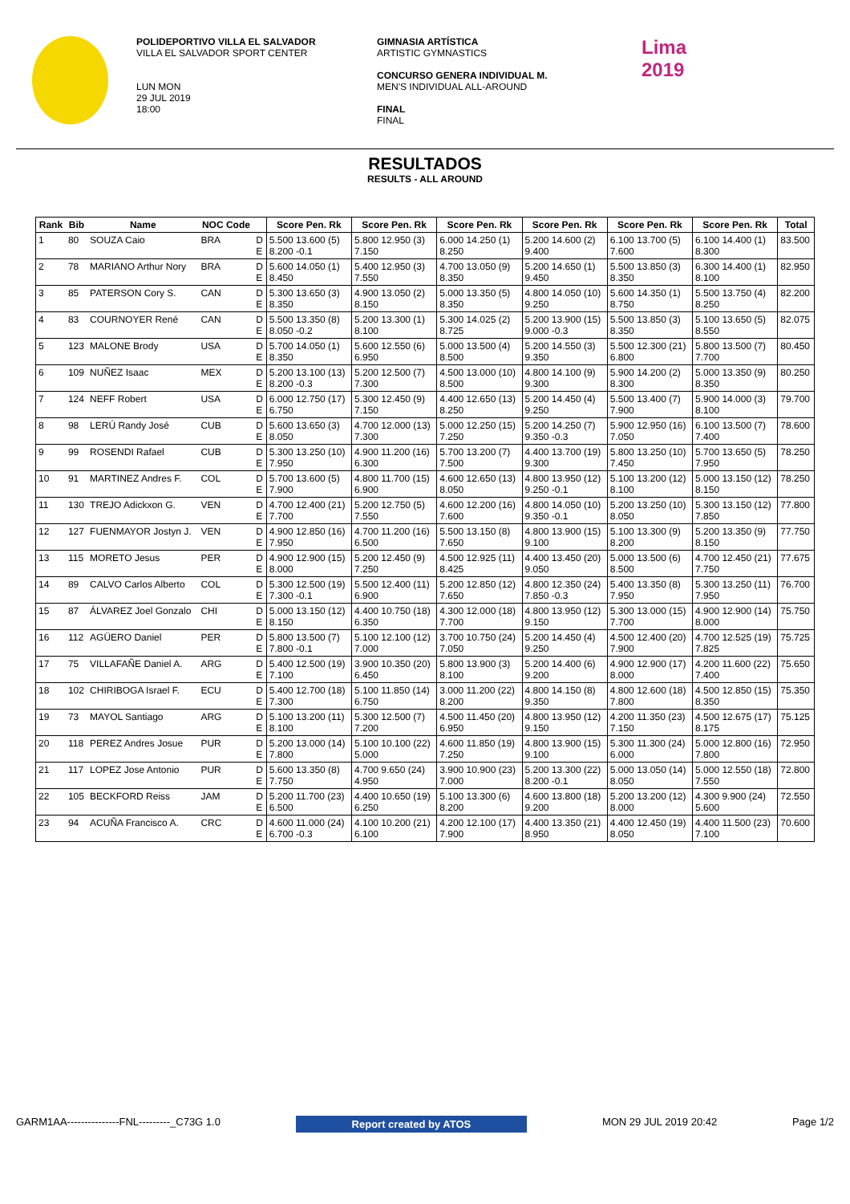POLIDEPORTIVO VILLA EL SALVADOR
VILLA EL SALVADOR SPORT CENTER
LUN MON
29 JUL 2019
18:00
GIMNASIA ARTÍSTICA
ARTISTIC GYMNASTICS
CONCURSO GENERA INDIVIDUAL M.
MEN'S INDIVIDUAL ALL-AROUND
FINAL
FINAL
Lima
2019
RESULTADOS
RESULTS - ALL AROUND
| Rank | Bib | Name | NOC Code | | Score Pen. Rk | Score Pen. Rk | Score Pen. Rk | Score Pen. Rk | Score Pen. Rk | Score Pen. Rk | Total |
| --- | --- | --- | --- | --- | --- | --- | --- | --- | --- | --- | --- |
| 1 | 80 | SOUZA Caio | BRA | D E | 5.500 13.600 (5) 8.200 -0.1 | 5.800 12.950 (3) 7.150 | 6.000 14.250 (1) 8.250 | 5.200 14.600 (2) 9.400 | 6.100 13.700 (5) 7.600 | 6.100 14.400 (1) 8.300 | 83.500 |
| 2 | 78 | MARIANO Arthur Nory | BRA | D E | 5.600 14.050 (1) 8.450 | 5.400 12.950 (3) 7.550 | 4.700 13.050 (9) 8.350 | 5.200 14.650 (1) 9.450 | 5.500 13.850 (3) 8.350 | 6.300 14.400 (1) 8.100 | 82.950 |
| 3 | 85 | PATERSON Cory S. | CAN | D E | 5.300 13.650 (3) 8.350 | 4.900 13.050 (2) 8.150 | 5.000 13.350 (5) 8.350 | 4.800 14.050 (10) 9.250 | 5.600 14.350 (1) 8.750 | 5.500 13.750 (4) 8.250 | 82.200 |
| 4 | 83 | COURNOYER René | CAN | D E | 5.500 13.350 (8) 8.050 -0.2 | 5.200 13.300 (1) 8.100 | 5.300 14.025 (2) 8.725 | 5.200 13.900 (15) 9.000 -0.3 | 5.500 13.850 (3) 8.350 | 5.100 13.650 (5) 8.550 | 82.075 |
| 5 | 123 | MALONE Brody | USA | D E | 5.700 14.050 (1) 8.350 | 5.600 12.550 (6) 6.950 | 5.000 13.500 (4) 8.500 | 5.200 14.550 (3) 9.350 | 5.500 12.300 (21) 6.800 | 5.800 13.500 (7) 7.700 | 80.450 |
| 6 | 109 | NUÑEZ Isaac | MEX | D E | 5.200 13.100 (13) 8.200 -0.3 | 5.200 12.500 (7) 7.300 | 4.500 13.000 (10) 8.500 | 4.800 14.100 (9) 9.300 | 5.900 14.200 (2) 8.300 | 5.000 13.350 (9) 8.350 | 80.250 |
| 7 | 124 | NEFF Robert | USA | D E | 6.000 12.750 (17) 6.750 | 5.300 12.450 (9) 7.150 | 4.400 12.650 (13) 8.250 | 5.200 14.450 (4) 9.250 | 5.500 13.400 (7) 7.900 | 5.900 14.000 (3) 8.100 | 79.700 |
| 8 | 98 | LERÚ Randy José | CUB | D E | 5.600 13.650 (3) 8.050 | 4.700 12.000 (13) 7.300 | 5.000 12.250 (15) 7.250 | 5.200 14.250 (7) 9.350 -0.3 | 5.900 12.950 (16) 7.050 | 6.100 13.500 (7) 7.400 | 78.600 |
| 9 | 99 | ROSENDI Rafael | CUB | D E | 5.300 13.250 (10) 7.950 | 4.900 11.200 (16) 6.300 | 5.700 13.200 (7) 7.500 | 4.400 13.700 (19) 9.300 | 5.800 13.250 (10) 7.450 | 5.700 13.650 (5) 7.950 | 78.250 |
| 10 | 91 | MARTINEZ Andres F. | COL | D E | 5.700 13.600 (5) 7.900 | 4.800 11.700 (15) 6.900 | 4.600 12.650 (13) 8.050 | 4.800 13.950 (12) 9.250 -0.1 | 5.100 13.200 (12) 8.100 | 5.000 13.150 (12) 8.150 | 78.250 |
| 11 | 130 | TREJO Adickxon G. | VEN | D E | 4.700 12.400 (21) 7.700 | 5.200 12.750 (5) 7.550 | 4.600 12.200 (16) 7.600 | 4.800 14.050 (10) 9.350 -0.1 | 5.200 13.250 (10) 8.050 | 5.300 13.150 (12) 7.850 | 77.800 |
| 12 | 127 | FUENMAYOR Jostyn J. | VEN | D E | 4.900 12.850 (16) 7.950 | 4.700 11.200 (16) 6.500 | 5.500 13.150 (8) 7.650 | 4.800 13.900 (15) 9.100 | 5.100 13.300 (9) 8.200 | 5.200 13.350 (9) 8.150 | 77.750 |
| 13 | 115 | MORETO Jesus | PER | D E | 4.900 12.900 (15) 8.000 | 5.200 12.450 (9) 7.250 | 4.500 12.925 (11) 8.425 | 4.400 13.450 (20) 9.050 | 5.000 13.500 (6) 8.500 | 4.700 12.450 (21) 7.750 | 77.675 |
| 14 | 89 | CALVO Carlos Alberto | COL | D E | 5.300 12.500 (19) 7.300 -0.1 | 5.500 12.400 (11) 6.900 | 5.200 12.850 (12) 7.650 | 4.800 12.350 (24) 7.850 -0.3 | 5.400 13.350 (8) 7.950 | 5.300 13.250 (11) 7.950 | 76.700 |
| 15 | 87 | ÁLVAREZ Joel Gonzalo | CHI | D E | 5.000 13.150 (12) 8.150 | 4.400 10.750 (18) 6.350 | 4.300 12.000 (18) 7.700 | 4.800 13.950 (12) 9.150 | 5.300 13.000 (15) 7.700 | 4.900 12.900 (14) 8.000 | 75.750 |
| 16 | 112 | AGÜERO Daniel | PER | D E | 5.800 13.500 (7) 7.800 -0.1 | 5.100 12.100 (12) 7.000 | 3.700 10.750 (24) 7.050 | 5.200 14.450 (4) 9.250 | 4.500 12.400 (20) 7.900 | 4.700 12.525 (19) 7.825 | 75.725 |
| 17 | 75 | VILLAFAÑE Daniel A. | ARG | D E | 5.400 12.500 (19) 7.100 | 3.900 10.350 (20) 6.450 | 5.800 13.900 (3) 8.100 | 5.200 14.400 (6) 9.200 | 4.900 12.900 (17) 8.000 | 4.200 11.600 (22) 7.400 | 75.650 |
| 18 | 102 | CHIRIBOGA Israel F. | ECU | D E | 5.400 12.700 (18) 7.300 | 5.100 11.850 (14) 6.750 | 3.000 11.200 (22) 8.200 | 4.800 14.150 (8) 9.350 | 4.800 12.600 (18) 7.800 | 4.500 12.850 (15) 8.350 | 75.350 |
| 19 | 73 | MAYOL Santiago | ARG | D E | 5.100 13.200 (11) 8.100 | 5.300 12.500 (7) 7.200 | 4.500 11.450 (20) 6.950 | 4.800 13.950 (12) 9.150 | 4.200 11.350 (23) 7.150 | 4.500 12.675 (17) 8.175 | 75.125 |
| 20 | 118 | PEREZ Andres Josue | PUR | D E | 5.200 13.000 (14) 7.800 | 5.100 10.100 (22) 5.000 | 4.600 11.850 (19) 7.250 | 4.800 13.900 (15) 9.100 | 5.300 11.300 (24) 6.000 | 5.000 12.800 (16) 7.800 | 72.950 |
| 21 | 117 | LOPEZ Jose Antonio | PUR | D E | 5.600 13.350 (8) 7.750 | 4.700 9.650 (24) 4.950 | 3.900 10.900 (23) 7.000 | 5.200 13.300 (22) 8.200 -0.1 | 5.000 13.050 (14) 8.050 | 5.000 12.550 (18) 7.550 | 72.800 |
| 22 | 105 | BECKFORD Reiss | JAM | D E | 5.200 11.700 (23) 6.500 | 4.400 10.650 (19) 6.250 | 5.100 13.300 (6) 8.200 | 4.600 13.800 (18) 9.200 | 5.200 13.200 (12) 8.000 | 4.300 9.900 (24) 5.600 | 72.550 |
| 23 | 94 | ACUÑA Francisco A. | CRC | D E | 4.600 11.000 (24) 6.700 -0.3 | 4.100 10.200 (21) 6.100 | 4.200 12.100 (17) 7.900 | 4.400 13.350 (21) 8.950 | 4.400 12.450 (19) 8.050 | 4.400 11.500 (23) 7.100 | 70.600 |
GARM1AA---------------FNL---------_C73G 1.0 Report created by ATOS MON 29 JUL 2019 20:42 Page 1/2